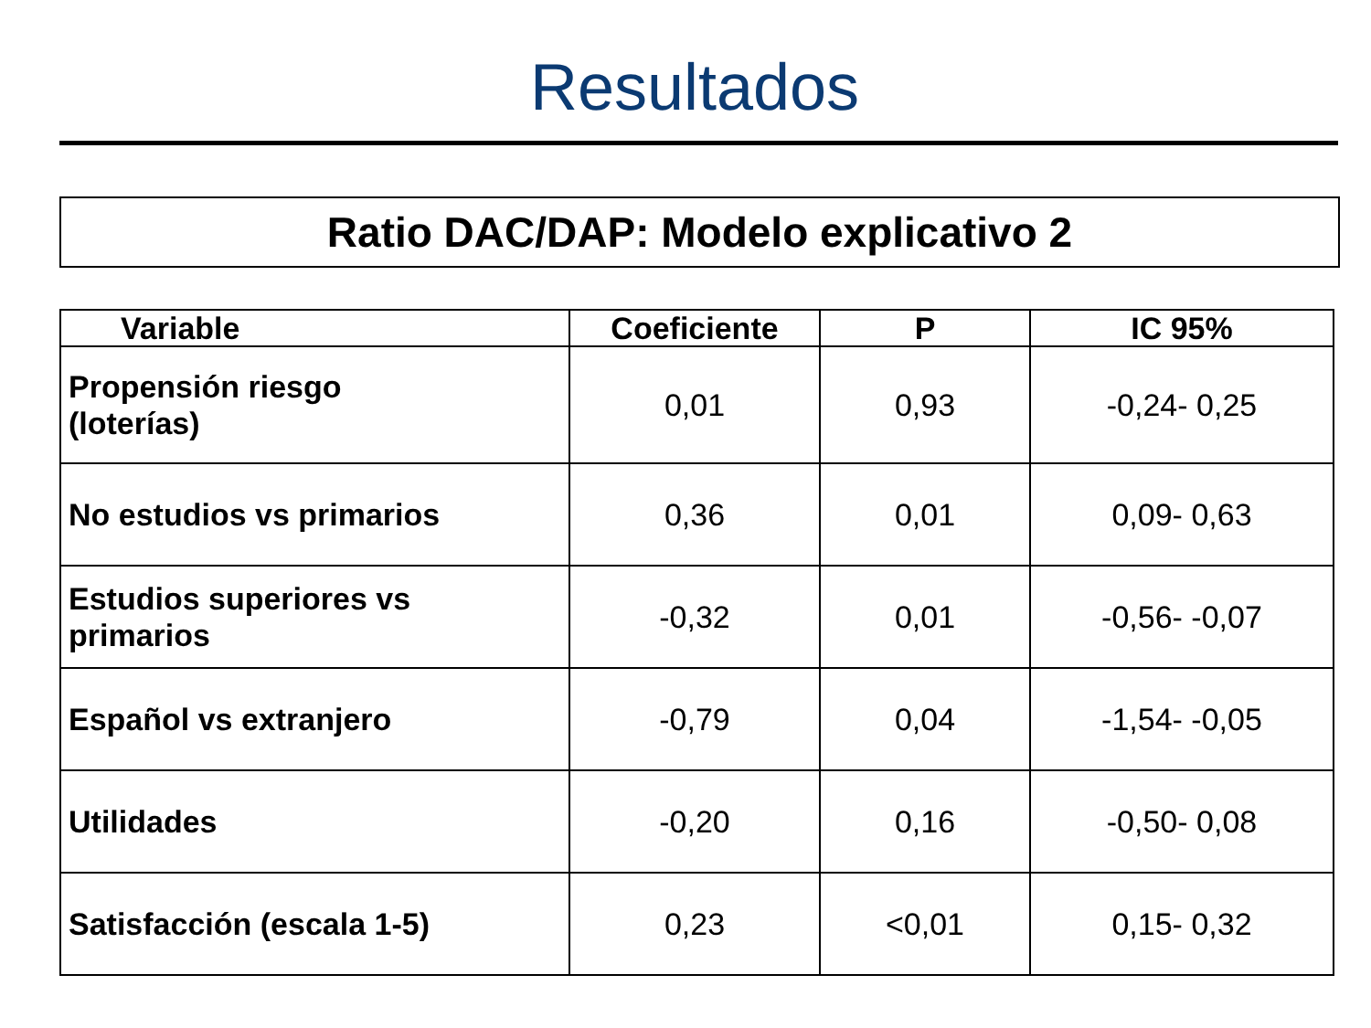Resultados
Ratio DAC/DAP: Modelo explicativo 2
| Variable | Coeficiente | P | IC 95% |
| --- | --- | --- | --- |
| Propensión riesgo (loterías) | 0,01 | 0,93 | -0,24- 0,25 |
| No estudios vs primarios | 0,36 | 0,01 | 0,09- 0,63 |
| Estudios superiores vs primarios | -0,32 | 0,01 | -0,56- -0,07 |
| Español vs extranjero | -0,79 | 0,04 | -1,54- -0,05 |
| Utilidades | -0,20 | 0,16 | -0,50- 0,08 |
| Satisfacción (escala 1-5) | 0,23 | <0,01 | 0,15- 0,32 |